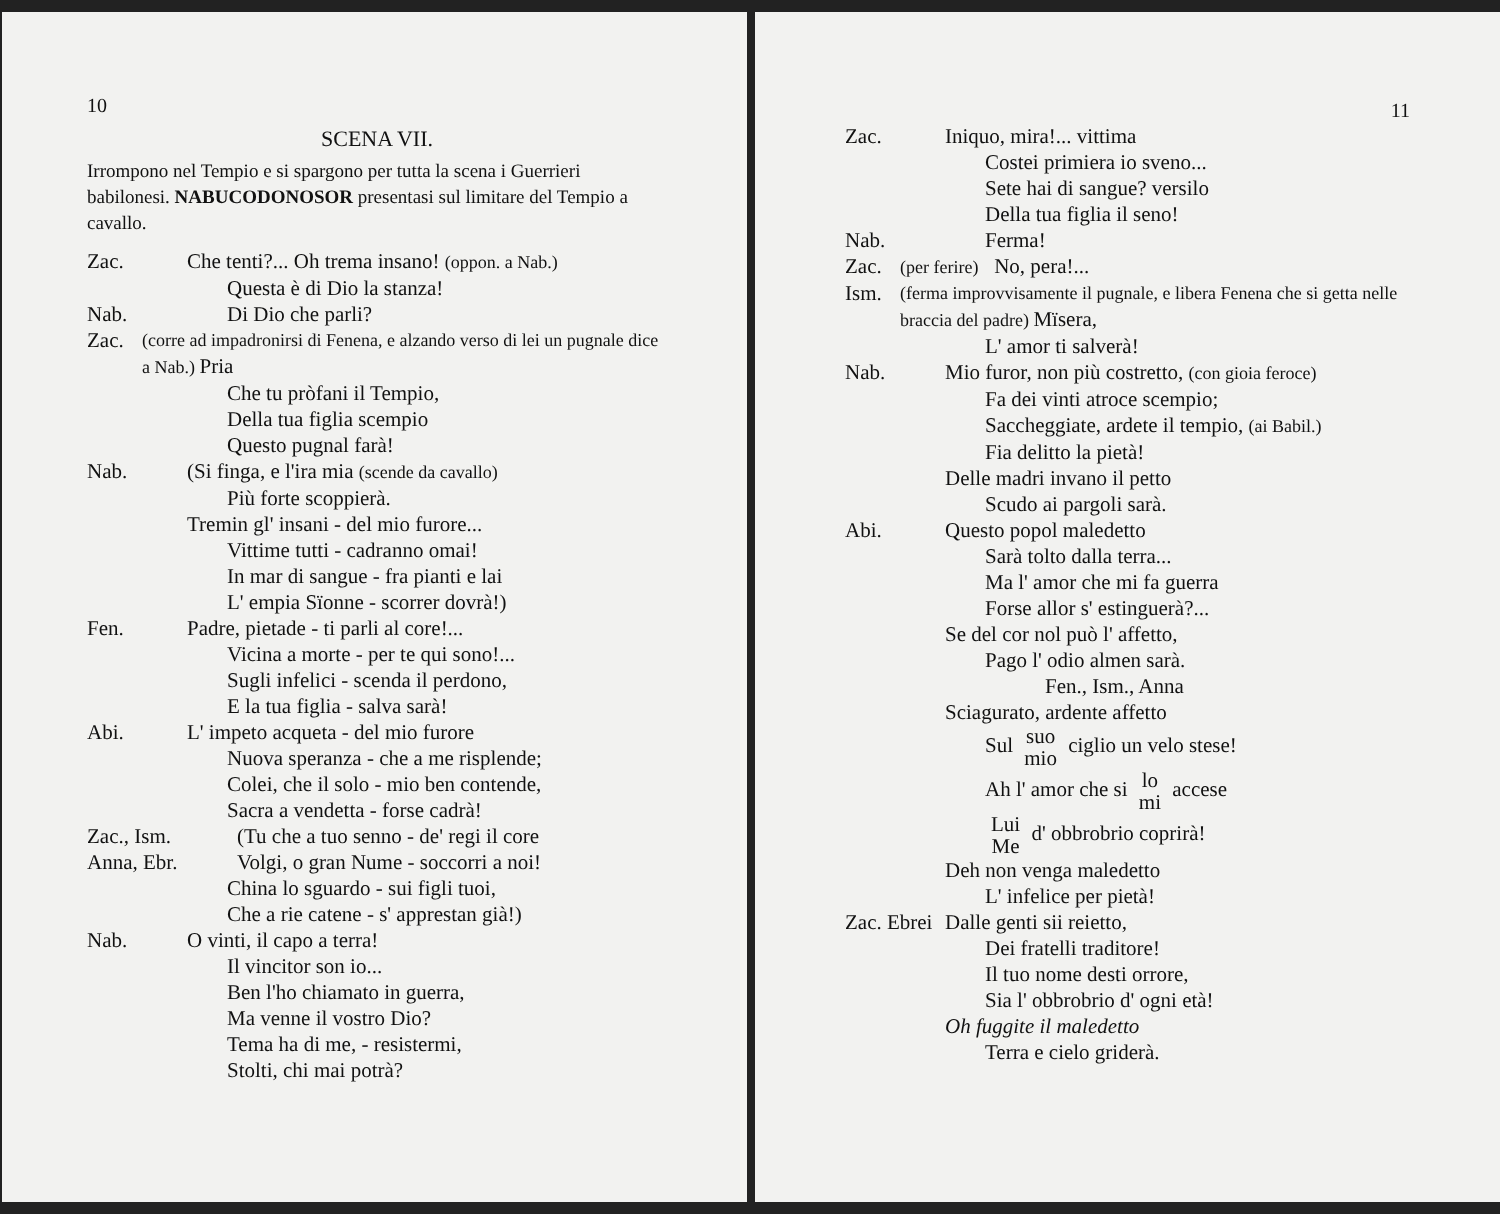10
SCENA VII.
Irrompono nel Tempio e si spargono per tutta la scena i Guerrieri babilonesi. NABUCODONOSOR presentasi sul limitare del Tempio a cavallo.
Zac. Che tenti?... Oh trema insano! (oppon. a Nab.)
Questa è di Dio la stanza!
Nab. Di Dio che parli?
Zac. (corre ad impadronirsi di Fenena, e alzando verso di lei un pugnale dice a Nab.) Pria
Che tu pròfani il Tempio,
Della tua figlia scempio
Questo pugnal farà!
Nab. (Si finga, e l'ira mia (scende da cavallo)
Più forte scoppierà.
Tremin gl' insani - del mio furore...
Vittime tutti - cadranno omai!
In mar di sangue - fra pianti e lai
L' empia Sïonne - scorrer dovrà!)
Fen. Padre, pietade - ti parli al core!...
Vicina a morte - per te qui sono!...
Sugli infelici - scenda il perdono,
E la tua figlia - salva sarà!
Abi. L' impeto acqueta - del mio furore
Nuova speranza - che a me risplende;
Colei, che il solo - mio ben contende,
Sacra a vendetta - forse cadrà!
Zac., Ism. (Tu che a tuo senno - de' regi il core
Anna, Ebr. Volgi, o gran Nume - soccorri a noi!
China lo sguardo - sui figli tuoi,
Che a rie catene - s' apprestan già!)
Nab. O vinti, il capo a terra!
Il vincitor son io...
Ben l'ho chiamato in guerra,
Ma venne il vostro Dio?
Tema ha di me, - resistermi,
Stolti, chi mai potrà?
11
Zac. Iniquo, mira!... vittima
Costei primiera io sveno...
Sete hai di sangue? versilo
Della tua figlia il seno!
Nab. Ferma!
Zac. (per ferire) No, pera!...
Ism. (ferma improvvisamente il pugnale, e libera Fenena che si getta nelle braccia del padre) Mïsera,
L' amor ti salverà!
Nab. Mio furor, non più costretto, (con gioia feroce)
Fa dei vinti atroce scempio;
Saccheggiate, ardete il tempio, (ai Babil.)
Fia delitto la pietà!
Delle madri invano il petto
Scudo ai pargoli sarà.
Abi. Questo popol maledetto
Sarà tolto dalla terra...
Ma l' amor che mi fa guerra
Forse allor s' estinguerà?...
Se del cor nol può l' affetto,
Pago l' odio almen sarà.
Fen., Ism., Anna
Sciagurato, ardente affetto
Sul suo
mio ciglio un velo stese!
Ah l' amor che si lo
mi accese
Lui
Me d' obbrobrio coprirà!
Deh non venga maledetto
L' infelice per pietà!
Zac. Ebrei Dalle genti sii reietto,
Dei fratelli traditore!
Il tuo nome desti orrore,
Sia l' obbrobrio d' ogni età!
Oh fuggite il maledetto
Terra e cielo griderà.